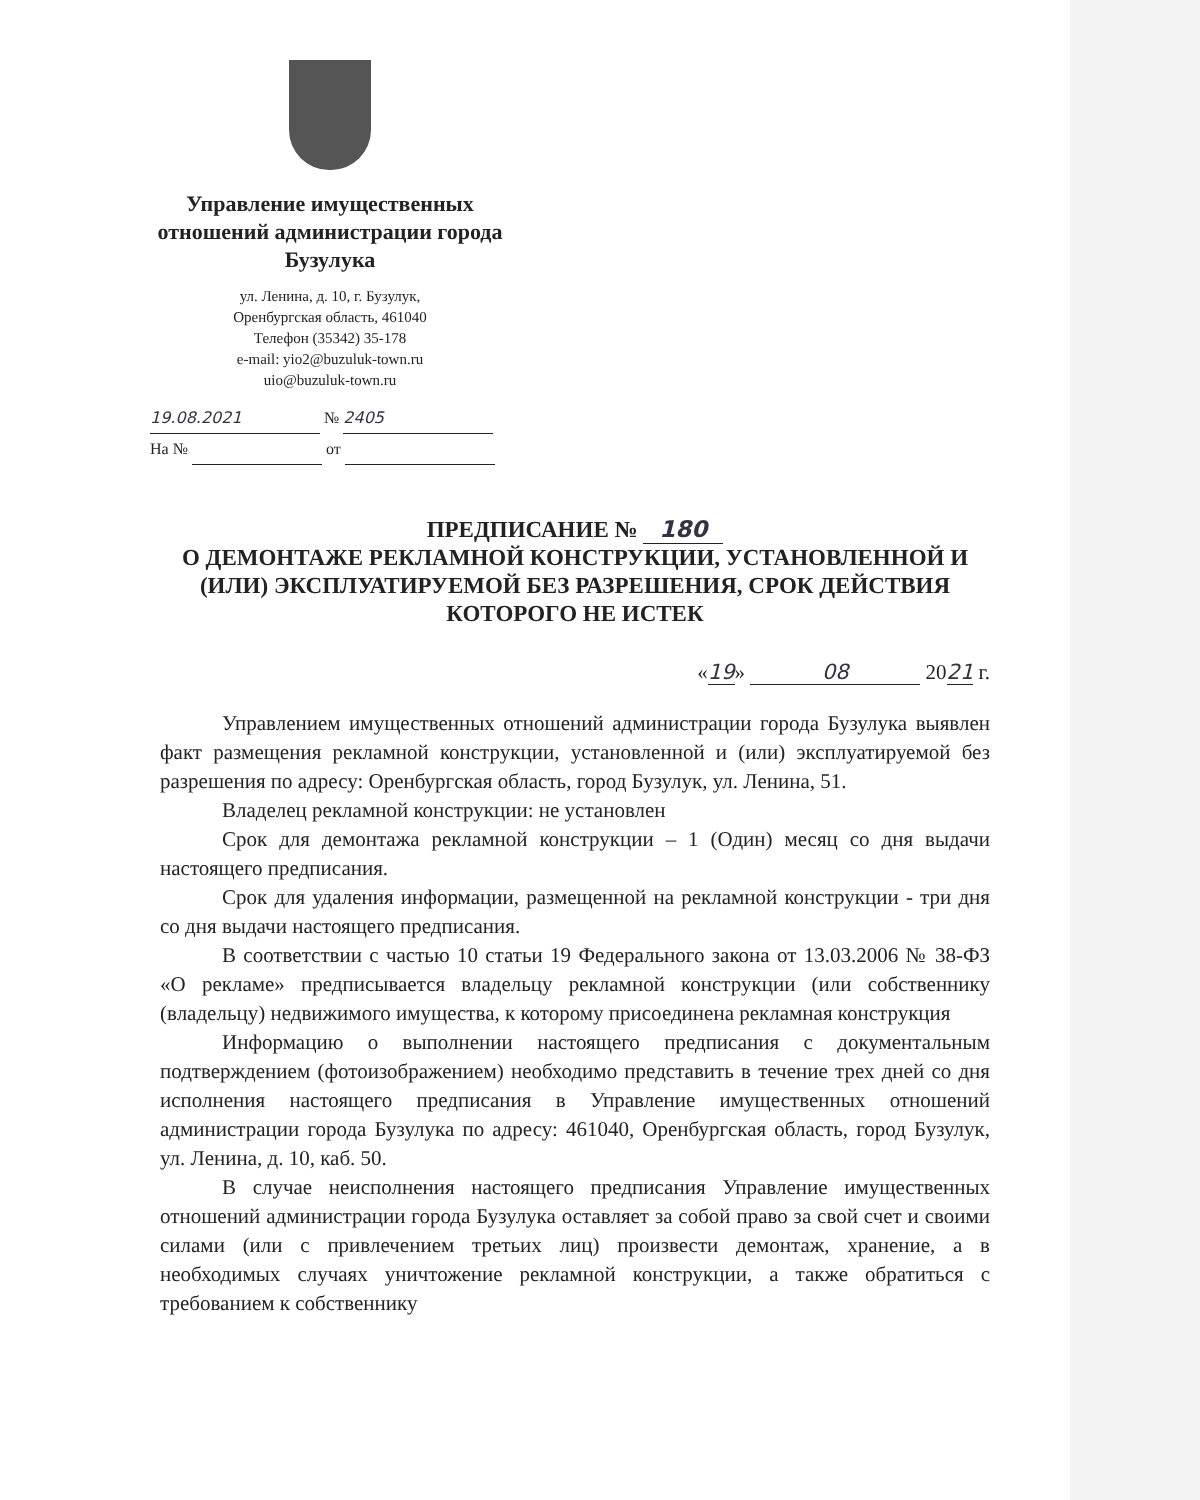Управление имущественных отношений администрации города Бузулука
ул. Ленина, д. 10, г. Бузулук,
Оренбургская область, 461040
Телефон (35342) 35-178
e-mail: yio2@buzuluk-town.ru
uio@buzuluk-town.ru
19.08.2021 № 2405
На № от
ПРЕДПИСАНИЕ № 180
О ДЕМОНТАЖЕ РЕКЛАМНОЙ КОНСТРУКЦИИ, УСТАНОВЛЕННОЙ И (ИЛИ) ЭКСПЛУАТИРУЕМОЙ БЕЗ РАЗРЕШЕНИЯ, СРОК ДЕЙСТВИЯ КОТОРОГО НЕ ИСТЕК
«19» 08 2021 г.
Управлением имущественных отношений администрации города Бузулука выявлен факт размещения рекламной конструкции, установленной и (или) эксплуатируемой без разрешения по адресу: Оренбургская область, город Бузулук, ул. Ленина, 51.
Владелец рекламной конструкции: не установлен
Срок для демонтажа рекламной конструкции – 1 (Один) месяц со дня выдачи настоящего предписания.
Срок для удаления информации, размещенной на рекламной конструкции - три дня со дня выдачи настоящего предписания.
В соответствии с частью 10 статьи 19 Федерального закона от 13.03.2006 № 38-ФЗ «О рекламе» предписывается владельцу рекламной конструкции (или собственнику (владельцу) недвижимого имущества, к которому присоединена рекламная конструкция
Информацию о выполнении настоящего предписания с документальным подтверждением (фотоизображением) необходимо представить в течение трех дней со дня исполнения настоящего предписания в Управление имущественных отношений администрации города Бузулука по адресу: 461040, Оренбургская область, город Бузулук, ул. Ленина, д. 10, каб. 50.
В случае неисполнения настоящего предписания Управление имущественных отношений администрации города Бузулука оставляет за собой право за свой счет и своими силами (или с привлечением третьих лиц) произвести демонтаж, хранение, а в необходимых случаях уничтожение рекламной конструкции, а также обратиться с требованием к собственнику